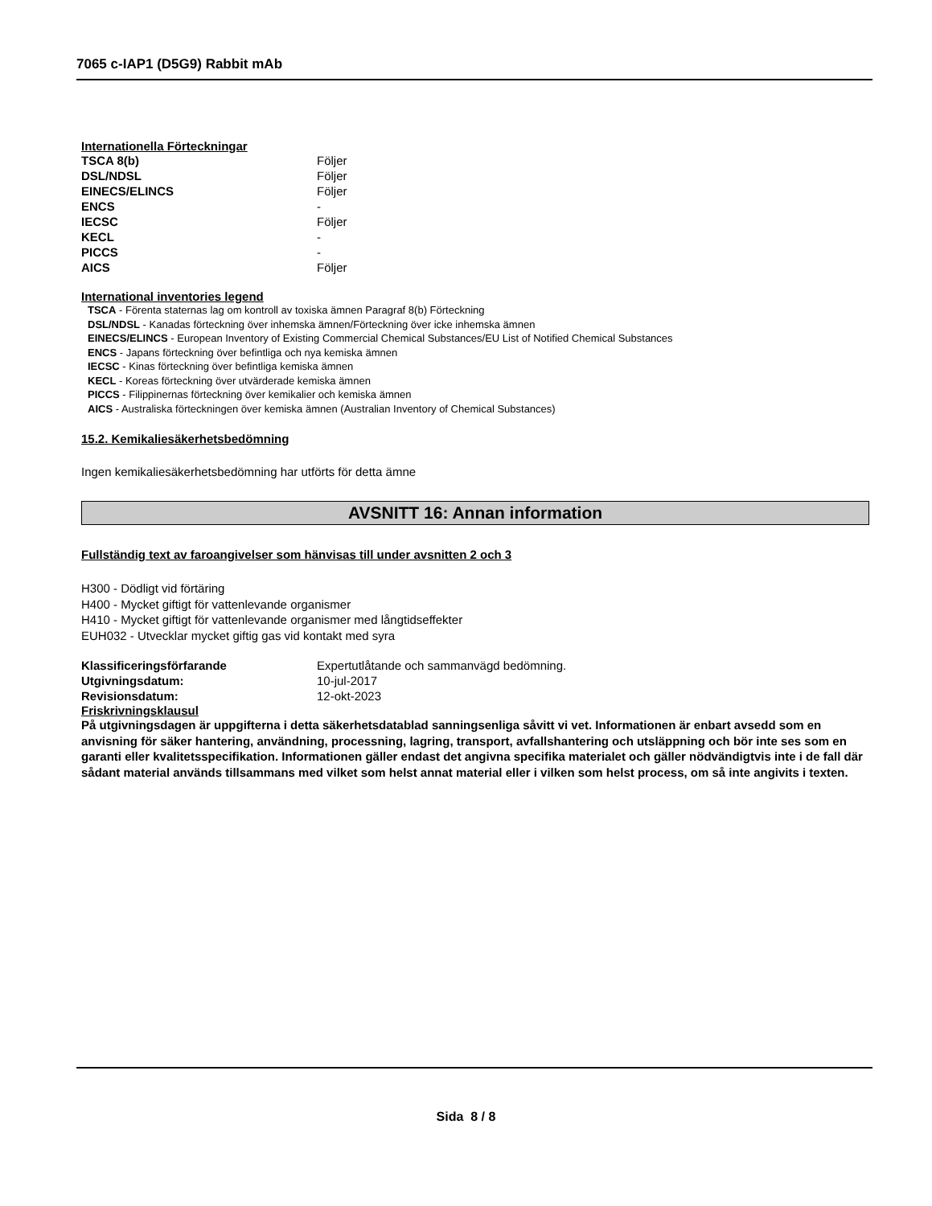7065 c-IAP1 (D5G9) Rabbit mAb
Internationella Förteckningar
| TSCA 8(b) | Följer |
| DSL/NDSL | Följer |
| EINECS/ELINCS | Följer |
| ENCS | - |
| IECSC | Följer |
| KECL | - |
| PICCS | - |
| AICS | Följer |
International inventories legend
TSCA - Förenta staternas lag om kontroll av toxiska ämnen Paragraf 8(b) Förteckning
DSL/NDSL - Kanadas förteckning över inhemska ämnen/Förteckning över icke inhemska ämnen
EINECS/ELINCS - European Inventory of Existing Commercial Chemical Substances/EU List of Notified Chemical Substances
ENCS - Japans förteckning över befintliga och nya kemiska ämnen
IECSC - Kinas förteckning över befintliga kemiska ämnen
KECL - Koreas förteckning över utvärderade kemiska ämnen
PICCS - Filippinernas förteckning över kemikalier och kemiska ämnen
AICS - Australiska förteckningen över kemiska ämnen (Australian Inventory of Chemical Substances)
15.2. Kemikaliesäkerhetsbedömning
Ingen kemikaliesäkerhetsbedömning har utförts för detta ämne
AVSNITT 16: Annan information
Fullständig text av faroangivelser som hänvisas till under avsnitten 2 och 3
H300 - Dödligt vid förtäring
H400 - Mycket giftigt för vattenlevande organismer
H410 - Mycket giftigt för vattenlevande organismer med långtidseffekter
EUH032 - Utvecklar mycket giftig gas vid kontakt med syra
| Klassificeringsförfarande | Expertutlåtande och sammanvägd bedömning. |
| Utgivningsdatum: | 10-jul-2017 |
| Revisionsdatum: | 12-okt-2023 |
Friskrivningsklausul
På utgivningsdagen är uppgifterna i detta säkerhetsdatablad sanningsenliga såvitt vi vet. Informationen är enbart avsedd som en anvisning för säker hantering, användning, processning, lagring, transport, avfallshantering och utsläppning och bör inte ses som en garanti eller kvalitetsspecifikation. Informationen gäller endast det angivna specifika materialet och gäller nödvändigtvis inte i de fall där sådant material används tillsammans med vilket som helst annat material eller i vilken som helst process, om så inte angivits i texten.
Sida 8 / 8